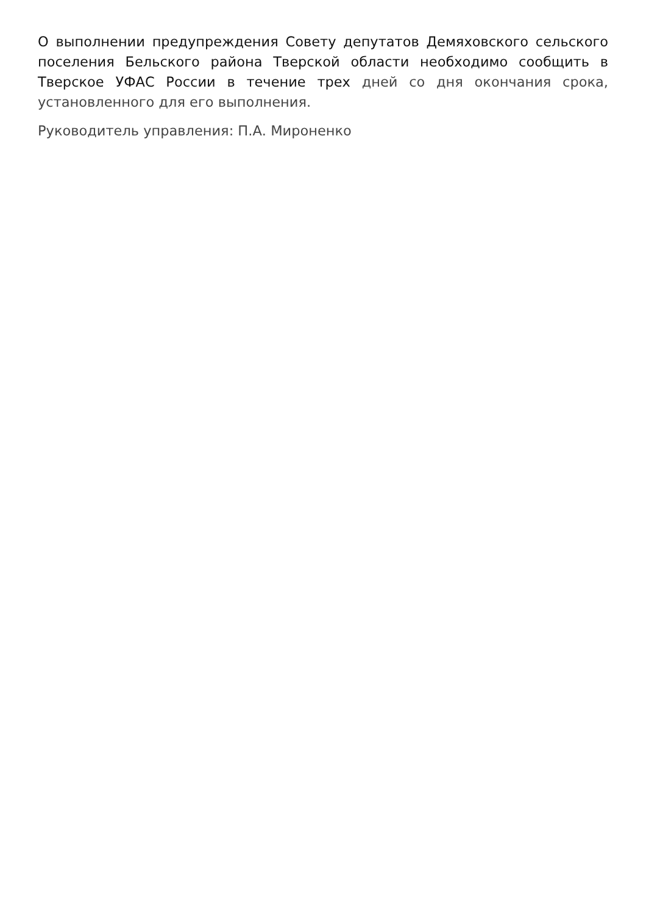О выполнении предупреждения Совету депутатов Демяховского сельского поселения Бельского района Тверской области необходимо сообщить в Тверское УФАС России в течение трех дней со дня окончания срока, установленного для его выполнения.
Руководитель управления: П.А. Мироненко